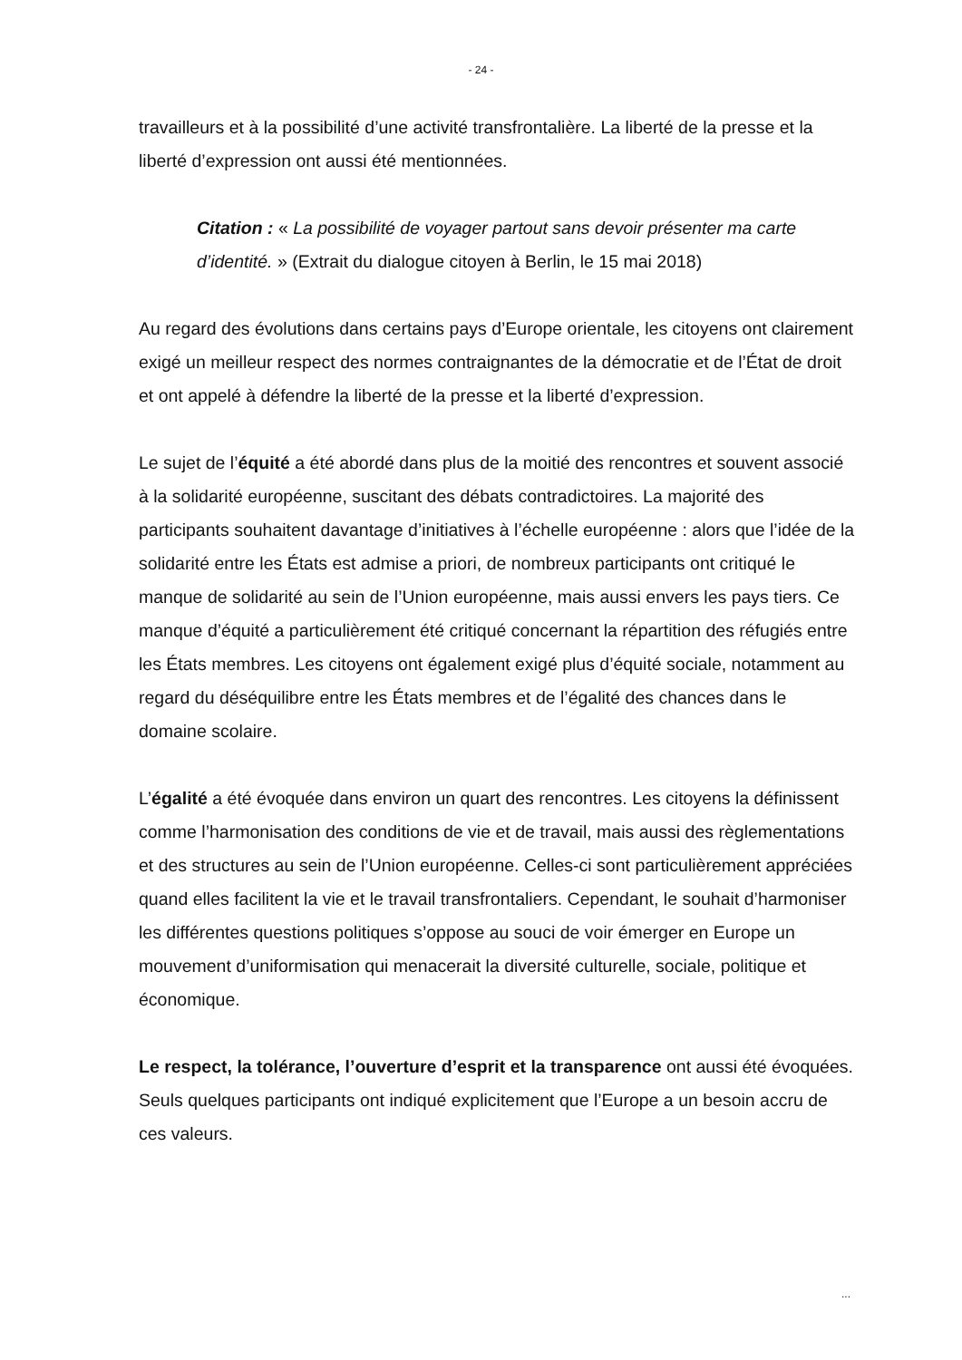- 24 -
travailleurs et à la possibilité d’une activité transfrontalière. La liberté de la presse et la liberté d’expression ont aussi été mentionnées.
Citation : « La possibilité de voyager partout sans devoir présenter ma carte d’identité. » (Extrait du dialogue citoyen à Berlin, le 15 mai 2018)
Au regard des évolutions dans certains pays d’Europe orientale, les citoyens ont clairement exigé un meilleur respect des normes contraignantes de la démocratie et de l’État de droit et ont appelé à défendre la liberté de la presse et la liberté d’expression.
Le sujet de l’équité a été abordé dans plus de la moitié des rencontres et souvent associé à la solidarité européenne, suscitant des débats contradictoires. La majorité des participants souhaitent davantage d’initiatives à l’échelle européenne : alors que l’idée de la solidarité entre les États est admise a priori, de nombreux participants ont critiqué le manque de solidarité au sein de l’Union européenne, mais aussi envers les pays tiers. Ce manque d’équité a particulièrement été critiqué concernant la répartition des réfugiés entre les États membres. Les citoyens ont également exigé plus d’équité sociale, notamment au regard du déséquilibre entre les États membres et de l’égalité des chances dans le domaine scolaire.
L’égalité a été évoquée dans environ un quart des rencontres. Les citoyens la définissent comme l’harmonisation des conditions de vie et de travail, mais aussi des règlementations et des structures au sein de l’Union européenne. Celles-ci sont particulièrement appréciées quand elles facilitent la vie et le travail transfrontaliers. Cependant, le souhait d’harmoniser les différentes questions politiques s’oppose au souci de voir émerger en Europe un mouvement d’uniformisation qui menacerait la diversité culturelle, sociale, politique et économique.
Le respect, la tolérance, l’ouverture d’esprit et la transparence ont aussi été évoquées. Seuls quelques participants ont indiqué explicitement que l’Europe a un besoin accru de ces valeurs.
...